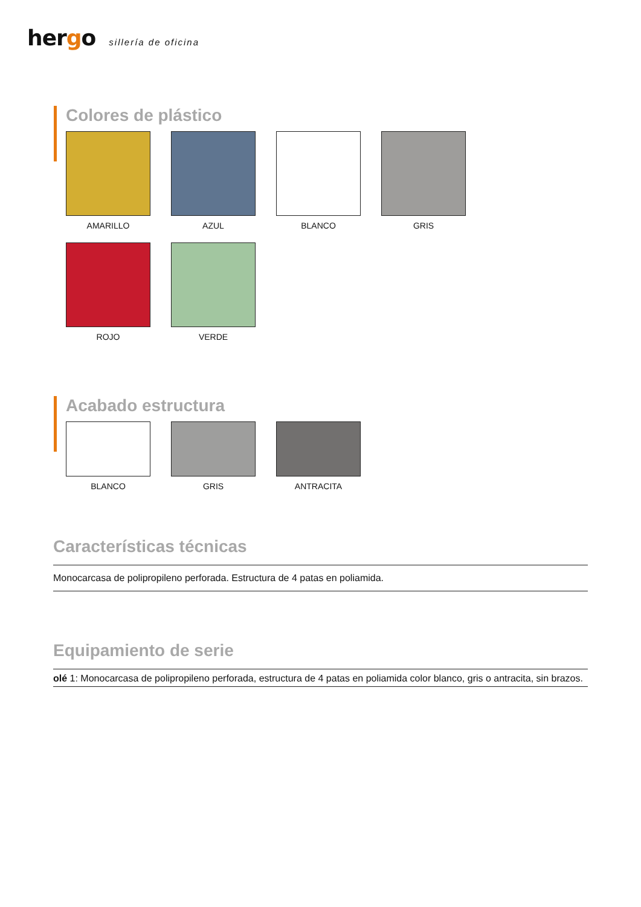hergo sillería de oficina
Colores de plástico
AMARILLO
AZUL
BLANCO
GRIS
ROJO
VERDE
Acabado estructura
BLANCO
GRIS
ANTRACITA
Características técnicas
Monocarcasa de polipropileno perforada. Estructura de 4 patas en poliamida.
Equipamiento de serie
olé 1: Monocarcasa de polipropileno perforada, estructura de 4 patas en poliamida color blanco, gris o antracita, sin brazos.